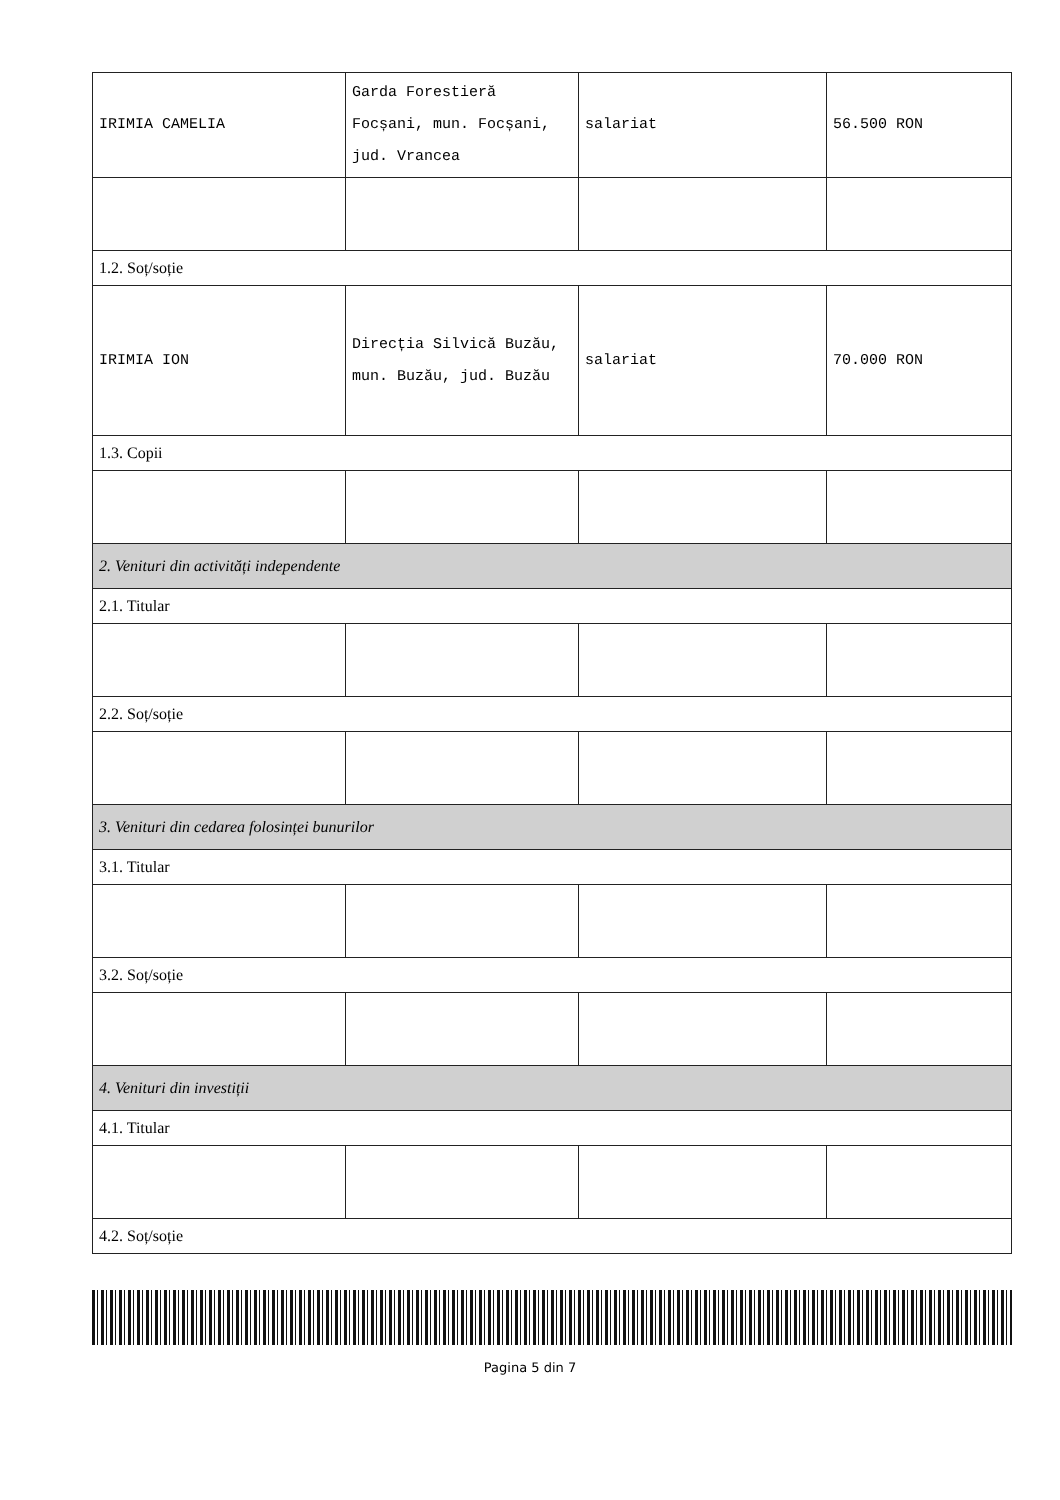| IRIMIA CAMELIA | Garda Forestieră Focșani, mun. Focșani, jud. Vrancea | salariat | 56.500 RON |
| 1.2. Soț/soție | | | |
| IRIMIA ION | Direcția Silvică Buzău, mun. Buzău, jud. Buzău | salariat | 70.000 RON |
| 1.3. Copii | | | |
| 2. Venituri din activități independente | | | |
| 2.1. Titular | | | |
| 2.2. Soț/soție | | | |
| 3. Venituri din cedarea folosinței bunurilor | | | |
| 3.1. Titular | | | |
| 3.2. Soț/soție | | | |
| 4. Venituri din investiții | | | |
| 4.1. Titular | | | |
| 4.2. Soț/soție | | | |
Pagina 5 din 7